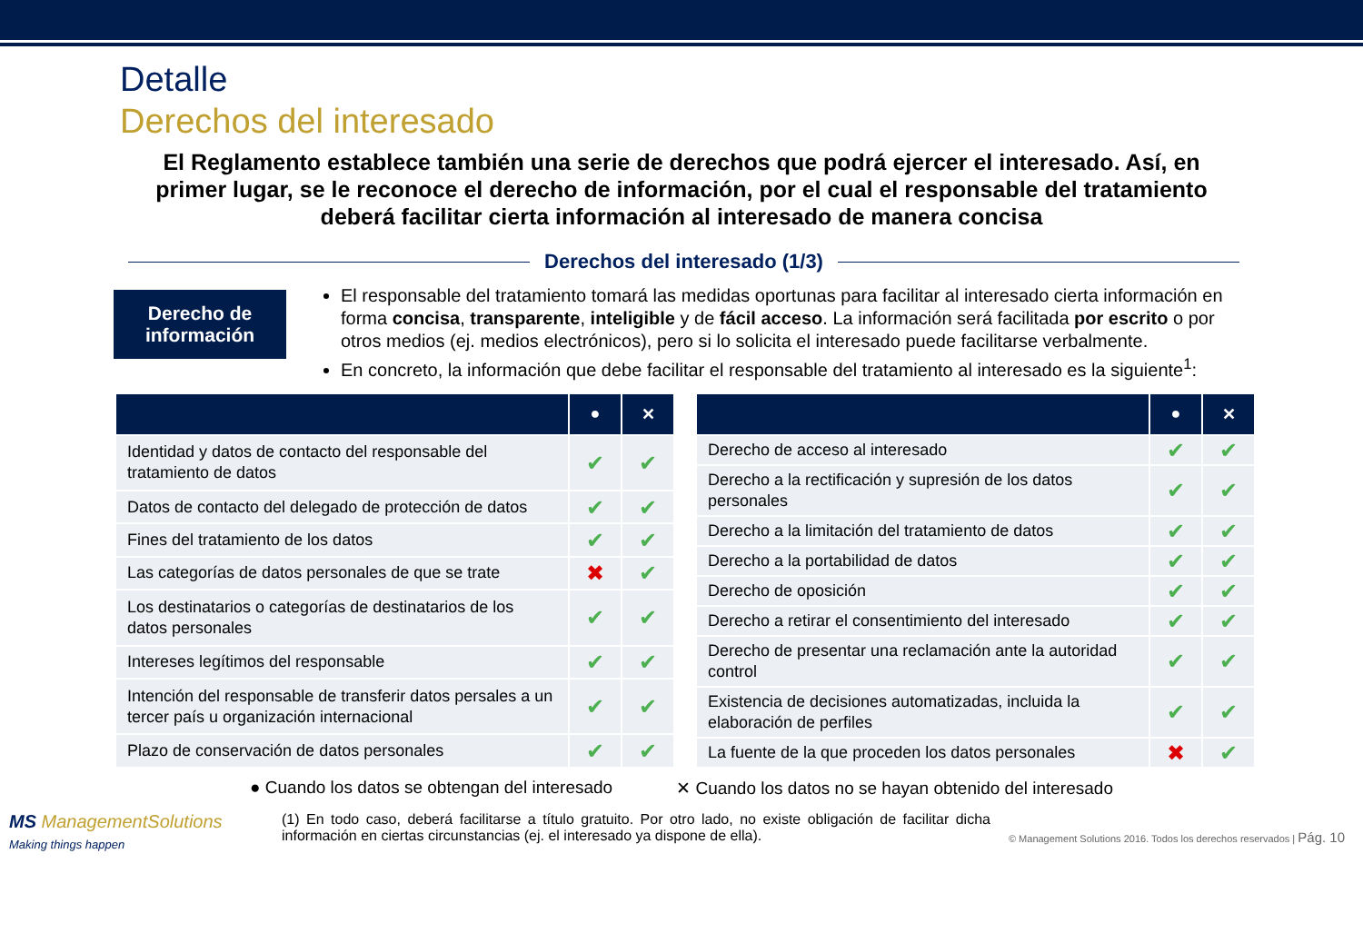Detalle
Derechos del interesado
El Reglamento establece también una serie de derechos que podrá ejercer el interesado. Así, en primer lugar, se le reconoce el derecho de información, por el cual el responsable del tratamiento deberá facilitar cierta información al interesado de manera concisa
Derechos del interesado (1/3)
Derecho de
información
El responsable del tratamiento tomará las medidas oportunas para facilitar al interesado cierta información en forma concisa, transparente, inteligible y de fácil acceso. La información será facilitada por escrito o por otros medios (ej. medios electrónicos), pero si lo solicita el interesado puede facilitarse verbalmente.
En concreto, la información que debe facilitar el responsable del tratamiento al interesado es la siguiente<sup>1</sup>:
| | ● | ✕ |
| --- | --- | --- |
| Identidad y datos de contacto del responsable del tratamiento de datos | ✔ | ✔ |
| Datos de contacto del delegado de protección de datos | ✔ | ✔ |
| Fines del tratamiento de los datos | ✔ | ✔ |
| Las categorías de datos personales de que se trate | ✖ | ✔ |
| Los destinatarios o categorías de destinatarios de los datos personales | ✔ | ✔ |
| Intereses legítimos del responsable | ✔ | ✔ |
| Intención del responsable de transferir datos persales a un tercer país u organización internacional | ✔ | ✔ |
| Plazo de conservación de datos personales | ✔ | ✔ |
| | ● | ✕ |
| --- | --- | --- |
| Derecho de acceso al interesado | ✔ | ✔ |
| Derecho a la rectificación y supresión de los datos personales | ✔ | ✔ |
| Derecho a la limitación del tratamiento de datos | ✔ | ✔ |
| Derecho a la portabilidad de datos | ✔ | ✔ |
| Derecho de oposición | ✔ | ✔ |
| Derecho a retirar el consentimiento del interesado | ✔ | ✔ |
| Derecho de presentar una reclamación ante la autoridad control | ✔ | ✔ |
| Existencia de decisiones automatizadas, incluida la elaboración de perfiles | ✔ | ✔ |
| La fuente de la que proceden los datos personales | ✖ | ✔ |
● Cuando los datos se obtengan del interesado ✕ Cuando los datos no se hayan obtenido del interesado
MS ManagementSolutions
Making things happen
(1) En todo caso, deberá facilitarse a título gratuito. Por otro lado, no existe obligación de facilitar dicha información en ciertas circunstancias (ej. el interesado ya dispone de ella).
© Management Solutions 2016. Todos los derechos reservados | Pág. 10